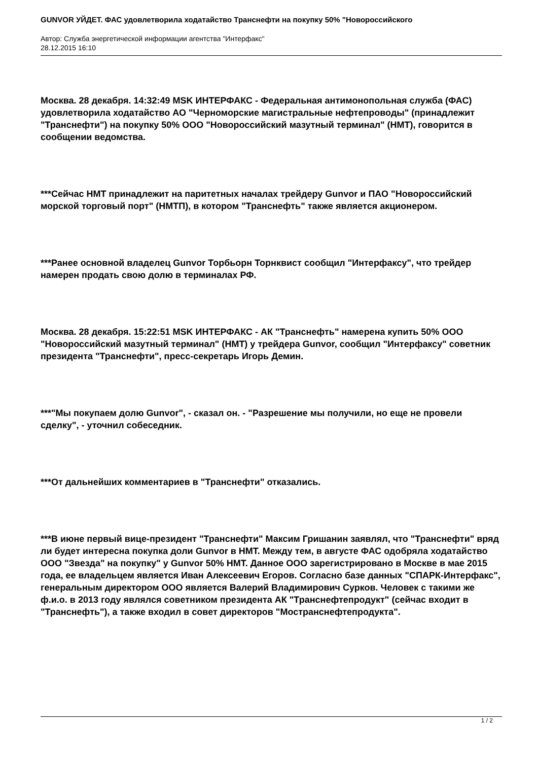GUNVOR УЙДЕТ. ФАС удовлетворила ходатайство Транснефти на покупку 50% "Новороссийского
Автор: Служба энергетической информации агентства "Интерфакс"
28.12.2015 16:10
Москва. 28 декабря. 14:32:49 MSK ИНТЕРФАКС - Федеральная антимонопольная служба (ФАС) удовлетворила ходатайство АО "Черноморские магистральные нефтепроводы" (принадлежит "Транснефти") на покупку 50% ООО "Новороссийский мазутный терминал" (НМТ), говорится в сообщении ведомства.
***Сейчас НМТ принадлежит на паритетных началах трейдеру Gunvor и ПАО "Новороссийский морской торговый порт" (НМТП), в котором "Транснефть" также является акционером.
***Ранее основной владелец Gunvor Торбьорн Торнквист сообщил "Интерфаксу", что трейдер намерен продать свою долю в терминалах РФ.
Москва. 28 декабря. 15:22:51 MSK ИНТЕРФАКС - АК "Транснефть" намерена купить 50% ООО "Новороссийский мазутный терминал" (НМТ) у трейдера Gunvor, сообщил "Интерфаксу" советник президента "Транснефти", пресс-секретарь Игорь Демин.
***"Мы покупаем долю Gunvor", - сказал он. - "Разрешение мы получили, но еще не провели сделку", - уточнил собеседник.
***От дальнейших комментариев в "Транснефти" отказались.
***В июне первый вице-президент "Транснефти" Максим Гришанин заявлял, что "Транснефти" вряд ли будет интересна покупка доли Gunvor в НМТ. Между тем, в августе ФАС одобряла ходатайство ООО "Звезда" на покупку" у Gunvor 50% НМТ. Данное ООО зарегистрировано в Москве в мае 2015 года, ее владельцем является Иван Алексеевич Егоров. Согласно базе данных "СПАРК-Интерфакс", генеральным директором ООО является Валерий Владимирович Сурков. Человек с такими же ф.и.о. в 2013 году являлся советником президента АК "Транснефтепродукт" (сейчас входит в "Транснефть"), а также входил в совет директоров "Мостранснефтепродукта".
1 / 2